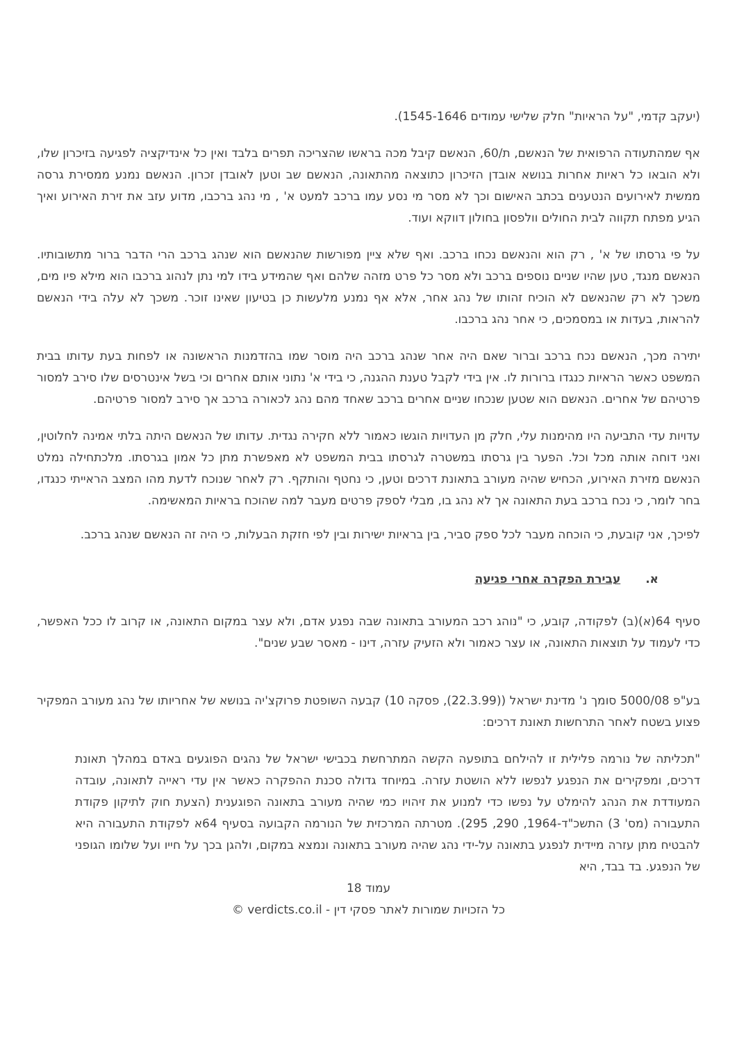(יעקב קדמי, "על הראיות" חלק שלישי עמודים 1545-1646).
אף שמהתעודה הרפואית של הנאשם, ת/60, הנאשם קיבל מכה בראשו שהצריכה תפרים בלבד ואין כל אינדיקציה לפגיעה בזיכרון שלו, ולא הובאו כל ראיות אחרות בנושא אובדן הזיכרון כתוצאה מהתאונה, הנאשם שב וטען לאובדן זכרון. הנאשם נמנע ממסירת גרסה ממשית לאירועים הנטענים בכתב האישום וכך לא מסר מי נסע עמו ברכב למעט א' , מי נהג ברכבו, מדוע עזב את זירת האירוע ואיך הגיע מפתח תקווה לבית החולים וולפסון בחולון דווקא ועוד.
על פי גרסתו של א' , רק הוא והנאשם נכחו ברכב. ואף שלא ציין מפורשות שהנאשם הוא שנהג ברכב הרי הדבר ברור מתשובותיו. הנאשם מנגד, טען שהיו שניים נוספים ברכב ולא מסר כל פרט מזהה שלהם ואף שהמידע בידו למי נתן לנהוג ברכבו הוא מילא פיו מים, משכך לא רק שהנאשם לא הוכיח זהותו של נהג אחר, אלא אף נמנע מלעשות כן בטיעון שאינו זוכר. משכך לא עלה בידי הנאשם להראות, בעדות או במסמכים, כי אחר נהג ברכבו.
יתירה מכך, הנאשם נכח ברכב וברור שאם היה אחר שנהג ברכב היה מוסר שמו בהזדמנות הראשונה או לפחות בעת עדותו בבית המשפט כאשר הראיות כנגדו ברורות לו. אין בידי לקבל טענת ההגנה, כי בידי א' נתוני אותם אחרים וכי בשל אינטרסים שלו סירב למסור פרטיהם של אחרים. הנאשם הוא שטען שנכחו שניים אחרים ברכב שאחד מהם נהג לכאורה ברכב אך סירב למסור פרטיהם.
עדויות עדי התביעה היו מהימנות עלי, חלק מן העדויות הוגשו כאמור ללא חקירה נגדית. עדותו של הנאשם היתה בלתי אמינה לחלוטין, ואני דוחה אותה מכל וכל. הפער בין גרסתו במשטרה לגרסתו בבית המשפט לא מאפשרת מתן כל אמון בגרסתו. מלכתחילה נמלט הנאשם מזירת האירוע, הכחיש שהיה מעורב בתאונת דרכים וטען, כי נחטף והותקף. רק לאחר שנוכח לדעת מהו המצב הראייתי כנגדו, בחר לומר, כי נכח ברכב בעת התאונה אך לא נהג בו, מבלי לספק פרטים מעבר למה שהוכח בראיות המאשימה.
לפיכך, אני קובעת, כי הוכחה מעבר לכל ספק סביר, בין בראיות ישירות ובין לפי חזקת הבעלות, כי היה זה הנאשם שנהג ברכב.
א. עבירת הפקרה אחרי פגיעה
סעיף 64(א)(ב) לפקודה, קובע, כי "נוהג רכב המעורב בתאונה שבה נפגע אדם, ולא עצר במקום התאונה, או קרוב לו ככל האפשר, כדי לעמוד על תוצאות התאונה, או עצר כאמור ולא הזעיק עזרה, דינו - מאסר שבע שנים".
בע"פ 5000/08 סומך נ' מדינת ישראל ((22.3.99), פסקה 10) קבעה השופטת פרוקצ'יה בנושא של אחריותו של נהג מעורב המפקיר פצוע בשטח לאחר התרחשות תאונת דרכים:
"תכליתה של נורמה פלילית זו להילחם בתופעה הקשה המתרחשת בכבישי ישראל של נהגים הפוגעים באדם במהלך תאונת דרכים, ומפקירים את הנפגע לנפשו ללא הושטת עזרה. במיוחד גדולה סכנת ההפקרה כאשר אין עדי ראייה לתאונה, עובדה המעודדת את הנהג להימלט על נפשו כדי למנוע את זיהויו כמי שהיה מעורב בתאונה הפוגענית (הצעת חוק לתיקון פקודת התעבורה (מס' 3) התשכ"ד-1964, 290, 295). מטרתה המרכזית של הנורמה הקבועה בסעיף 64א לפקודת התעבורה היא להבטיח מתן עזרה מיידית לנפגע בתאונה על-ידי נהג שהיה מעורב בתאונה ונמצא במקום, ולהגן בכך על חייו ועל שלומו הגופני של הנפגע. בד בבד, היא
עמוד 18
כל הזכויות שמורות לאתר פסקי דין - verdicts.co.il ©